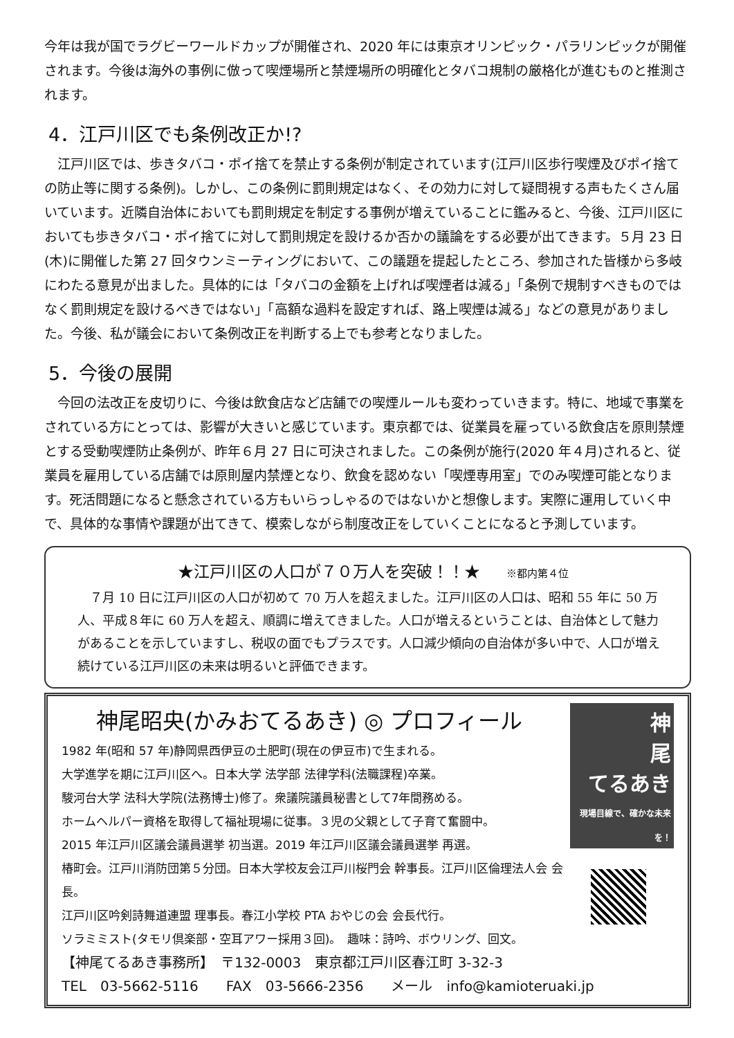今年は我が国でラグビーワールドカップが開催され、2020 年には東京オリンピック・パラリンピックが開催されます。今後は海外の事例に倣って喫煙場所と禁煙場所の明確化とタバコ規制の厳格化が進むものと推測されます。
4．江戸川区でも条例改正か!?
　江戸川区では、歩きタバコ・ポイ捨てを禁止する条例が制定されています(江戸川区歩行喫煙及びポイ捨ての防止等に関する条例)。しかし、この条例に罰則規定はなく、その効力に対して疑問視する声もたくさん届いています。近隣自治体においても罰則規定を制定する事例が増えていることに鑑みると、今後、江戸川区においても歩きタバコ・ポイ捨てに対して罰則規定を設けるか否かの議論をする必要が出てきます。５月 23 日(木)に開催した第 27 回タウンミーティングにおいて、この議題を提起したところ、参加された皆様から多岐にわたる意見が出ました。具体的には「タバコの金額を上げれば喫煙者は減る」「条例で規制すべきものではなく罰則規定を設けるべきではない」「高額な過料を設定すれば、路上喫煙は減る」などの意見がありました。今後、私が議会において条例改正を判断する上でも参考となりました。
5．今後の展開
　今回の法改正を皮切りに、今後は飲食店など店舗での喫煙ルールも変わっていきます。特に、地域で事業をされている方にとっては、影響が大きいと感じています。東京都では、従業員を雇っている飲食店を原則禁煙とする受動喫煙防止条例が、昨年６月 27 日に可決されました。この条例が施行(2020 年４月)されると、従業員を雇用している店舗では原則屋内禁煙となり、飲食を認めない「喫煙専用室」でのみ喫煙可能となります。死活問題になると懸念されている方もいらっしゃるのではないかと想像します。実際に運用していく中で、具体的な事情や課題が出てきて、模索しながら制度改正をしていくことになると予測しています。
★江戸川区の人口が７０万人を突破！！★ ※都内第４位
　７月 10 日に江戸川区の人口が初めて 70 万人を超えました。江戸川区の人口は、昭和 55 年に 50 万人、平成８年に 60 万人を超え、順調に増えてきました。人口が増えるということは、自治体として魅力があることを示していますし、税収の面でもプラスです。人口減少傾向の自治体が多い中で、人口が増え続けている江戸川区の未来は明るいと評価できます。
神尾昭央(かみおてるあき) ◎ プロフィール
1982 年(昭和 57 年)静岡県西伊豆の土肥町(現在の伊豆市)で生まれる。
大学進学を期に江戸川区へ。日本大学 法学部 法律学科(法職課程)卒業。
駿河台大学 法科大学院(法務博士)修了。衆議院議員秘書として7年間務める。
ホームヘルパー資格を取得して福祉現場に従事。３児の父親として子育て奮闘中。
2015 年江戸川区議会議員選挙 初当選。2019 年江戸川区議会議員選挙 再選。
椿町会。江戸川消防団第５分団。日本大学校友会江戸川桜門会 幹事長。江戸川区倫理法人会 会長。
江戸川区吟剣詩舞道連盟 理事長。春江小学校 PTA おやじの会 会長代行。
ソラミミスト(タモリ倶楽部・空耳アワー採用３回)。　趣味：詩吟、ボウリング、回文。
神
尾
てるあき
現場目線で、確かな未来を！
【神尾てるあき事務所】　〒132-0003　東京都江戸川区春江町 3-32-3
TEL　03-5662-5116　　FAX　03-5666-2356　　メール　info@kamioteruaki.jp